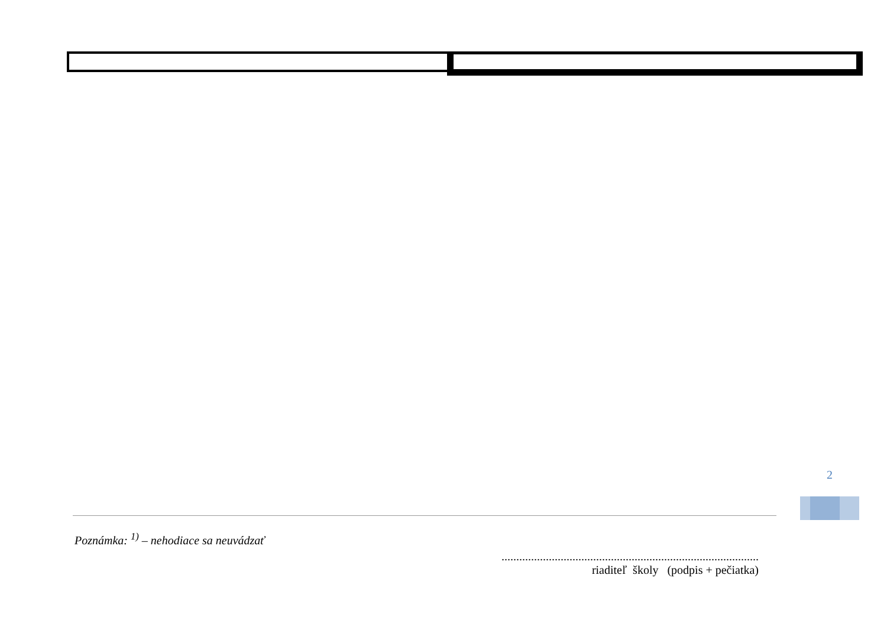2
Poznámka: <sup>1)</sup> – nehodiace sa neuvádzať
.......................................................................................
riaditeľ školy (podpis + pečiatka)